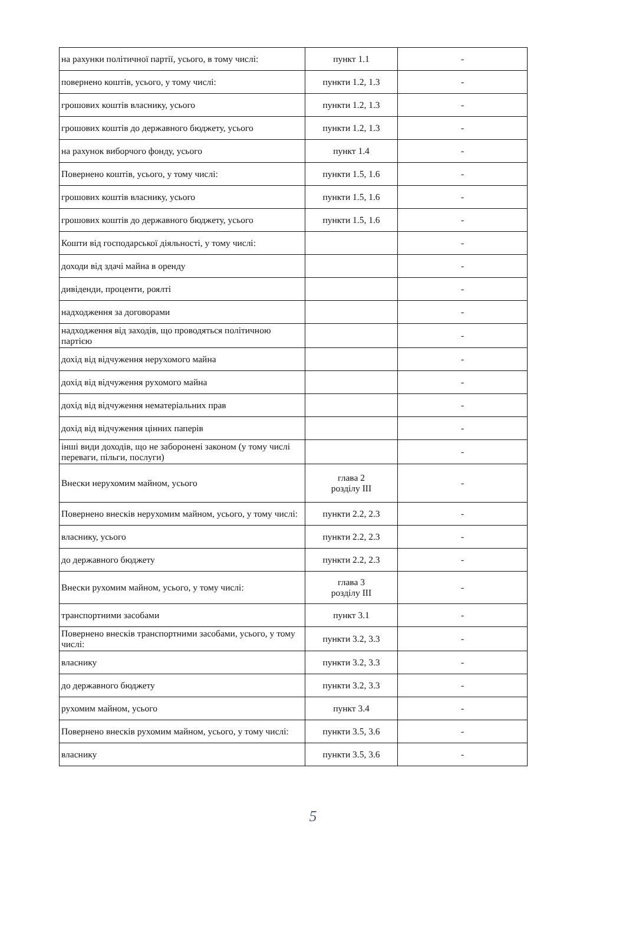| на рахунки політичної партії, усього, в тому числі: | пункт 1.1 | - |
| повернено коштів, усього, у тому числі: | пункти 1.2, 1.3 | - |
| грошових коштів власнику, усього | пункти 1.2, 1.3 | - |
| грошових коштів до державного бюджету, усього | пункти 1.2, 1.3 | - |
| на рахунок виборчого фонду, усього | пункт 1.4 | - |
| Повернено коштів, усього, у тому числі: | пункти 1.5, 1.6 | - |
| грошових коштів власнику, усього | пункти 1.5, 1.6 | - |
| грошових коштів до державного бюджету, усього | пункти 1.5, 1.6 | - |
| Кошти від господарської діяльності, у тому числі: | | - |
| доходи від здачі майна в оренду | | - |
| дивіденди, проценти, роялті | | - |
| надходження за договорами | | - |
| надходження від заходів, що проводяться політичною партією | | - |
| дохід від відчуження нерухомого майна | | - |
| дохід від відчуження рухомого майна | | - |
| дохід від відчуження нематеріальних прав | | - |
| дохід від відчуження цінних паперів | | - |
| інші види доходів, що не заборонені законом (у тому числі переваги, пільги, послуги) | | - |
| Внески нерухомим майном, усього | глава 2 розділу III | - |
| Повернено внесків нерухомим майном, усього, у тому числі: | пункти 2.2, 2.3 | - |
| власнику, усього | пункти 2.2, 2.3 | - |
| до державного бюджету | пункти 2.2, 2.3 | - |
| Внески рухомим майном, усього, у тому числі: | глава 3 розділу III | - |
| транспортними засобами | пункт 3.1 | - |
| Повернено внесків транспортними засобами, усього, у тому числі: | пункти 3.2, 3.3 | - |
| власнику | пункти 3.2, 3.3 | - |
| до державного бюджету | пункти 3.2, 3.3 | - |
| рухомим майном, усього | пункт 3.4 | - |
| Повернено внесків рухомим майном, усього, у тому числі: | пункти 3.5, 3.6 | - |
| власнику | пункти 3.5, 3.6 | - |
5